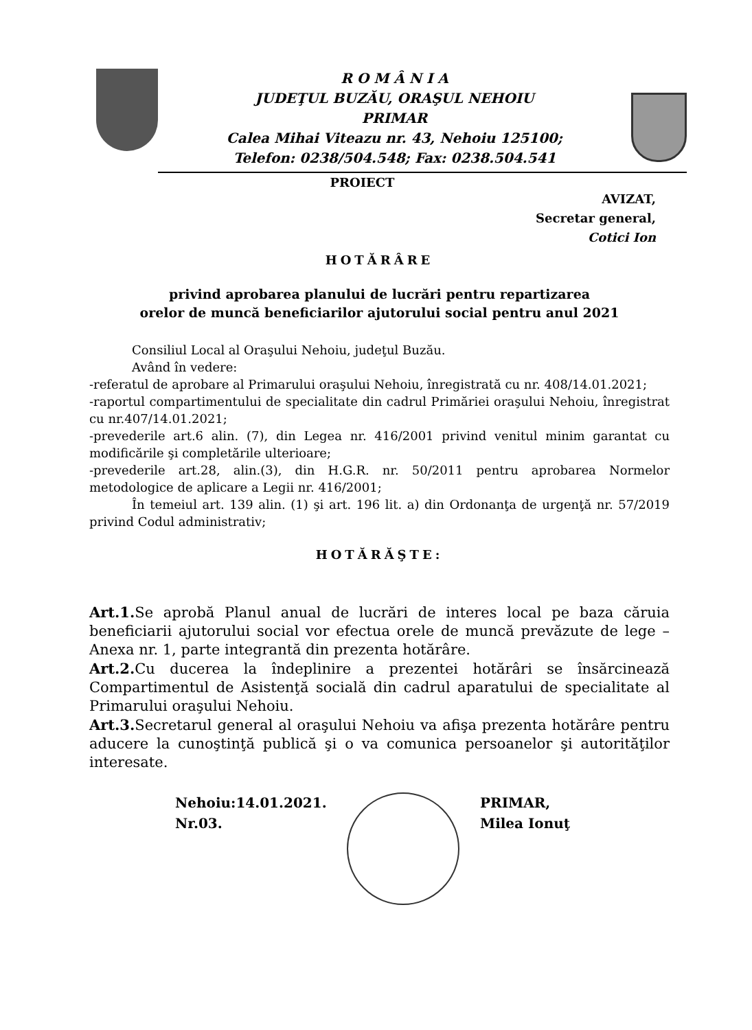R O M Â N I A
JUDEŢUL BUZĂU, ORAŞUL NEHOIU
PRIMAR
Calea Mihai Viteazu nr. 43, Nehoiu 125100;
Telefon: 0238/504.548; Fax: 0238.504.541
PROIECT
AVIZAT,
Secretar general,
Cotici Ion
HOTĂRÂRE
privind aprobarea planului de lucrări pentru repartizarea
orelor de muncă beneficiarilor ajutorului social pentru anul 2021
Consiliul Local al Oraşului Nehoiu, judeţul Buzău.
Având în vedere:
-referatul de aprobare al Primarului oraşului Nehoiu, înregistrată cu nr. 408/14.01.2021;
-raportul compartimentului de specialitate din cadrul Primăriei oraşului Nehoiu, înregistrat cu nr.407/14.01.2021;
-prevederile art.6 alin. (7), din Legea nr. 416/2001 privind venitul minim garantat cu modificările şi completările ulterioare;
-prevederile art.28, alin.(3), din H.G.R. nr. 50/2011 pentru aprobarea Normelor metodologice de aplicare a Legii nr. 416/2001;
În temeiul art. 139 alin. (1) şi art. 196 lit. a) din Ordonanţa de urgenţă nr. 57/2019 privind Codul administrativ;
HOTĂRĂŞTE:
Art.1. Se aprobă Planul anual de lucrări de interes local pe baza căruia beneficiarii ajutorului social vor efectua orele de muncă prevăzute de lege – Anexa nr. 1, parte integrantă din prezenta hotărâre.
Art.2. Cu ducerea la îndeplinire a prezentei hotărâri se însărcinează Compartimentul de Asistenţă socială din cadrul aparatului de specialitate al Primarului oraşului Nehoiu.
Art.3. Secretarul general al oraşului Nehoiu va afişa prezenta hotărâre pentru aducere la cunoştinţă publică şi o va comunica persoanelor şi autorităţilor interesate.
Nehoiu:14.01.2021.
Nr.03.
PRIMAR,
Milea Ionuţ